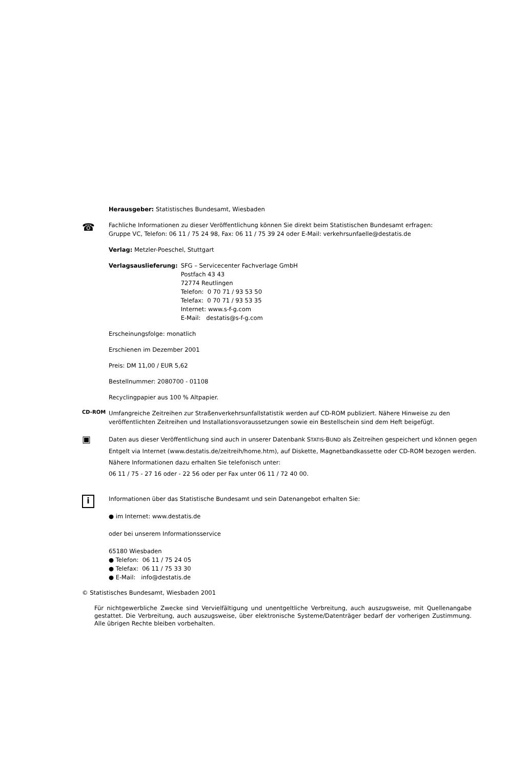Herausgeber: Statistisches Bundesamt, Wiesbaden
☎
Fachliche Informationen zu dieser Veröffentlichung können Sie direkt beim Statistischen Bundesamt erfragen:
Gruppe VC, Telefon: 06 11 / 75 24 98, Fax: 06 11 / 75 39 24 oder E-Mail: verkehrsunfaelle@destatis.de
Verlag: Metzler-Poeschel, Stuttgart
| Verlagsauslieferung: | SFG – Servicecenter Fachverlage GmbH Postfach 43 43 72774 Reutlingen Telefon: 0 70 71 / 93 53 50 Telefax: 0 70 71 / 93 53 35 Internet: www.s-f-g.com E-Mail: destatis@s-f-g.com |
Erscheinungsfolge: monatlich
Erschienen im Dezember 2001
Preis: DM 11,00 / EUR 5,62
Bestellnummer: 2080700 - 01108
Recyclingpapier aus 100 % Altpapier.
CD-ROM
Umfangreiche Zeitreihen zur Straßenverkehrsunfallstatistik werden auf CD-ROM publiziert. Nähere Hinweise zu den veröffentlichten Zeitreihen und Installationsvoraussetzungen sowie ein Bestellschein sind dem Heft beigefügt.
▣
Daten aus dieser Veröffentlichung sind auch in unserer Datenbank STATIS-BUND als Zeitreihen gespeichert und können gegen Entgelt via Internet (www.destatis.de/zeitreih/home.htm), auf Diskette, Magnetbandkassette oder CD-ROM bezogen werden.
Nähere Informationen dazu erhalten Sie telefonisch unter:
06 11 / 75 - 27 16 oder - 22 56 oder per Fax unter 06 11 / 72 40 00.
i
Informationen über das Statistische Bundesamt und sein Datenangebot erhalten Sie:
● im Internet: www.destatis.de
oder bei unserem Informationsservice
65180 Wiesbaden
● Telefon: 06 11 / 75 24 05
● Telefax: 06 11 / 75 33 30
● E-Mail: info@destatis.de
© Statistisches Bundesamt, Wiesbaden 2001
Für nichtgewerbliche Zwecke sind Vervielfältigung und unentgeltliche Verbreitung, auch auszugsweise, mit Quellenangabe gestattet. Die Verbreitung, auch auszugsweise, über elektronische Systeme/Datenträger bedarf der vorherigen Zustimmung. Alle übrigen Rechte bleiben vorbehalten.